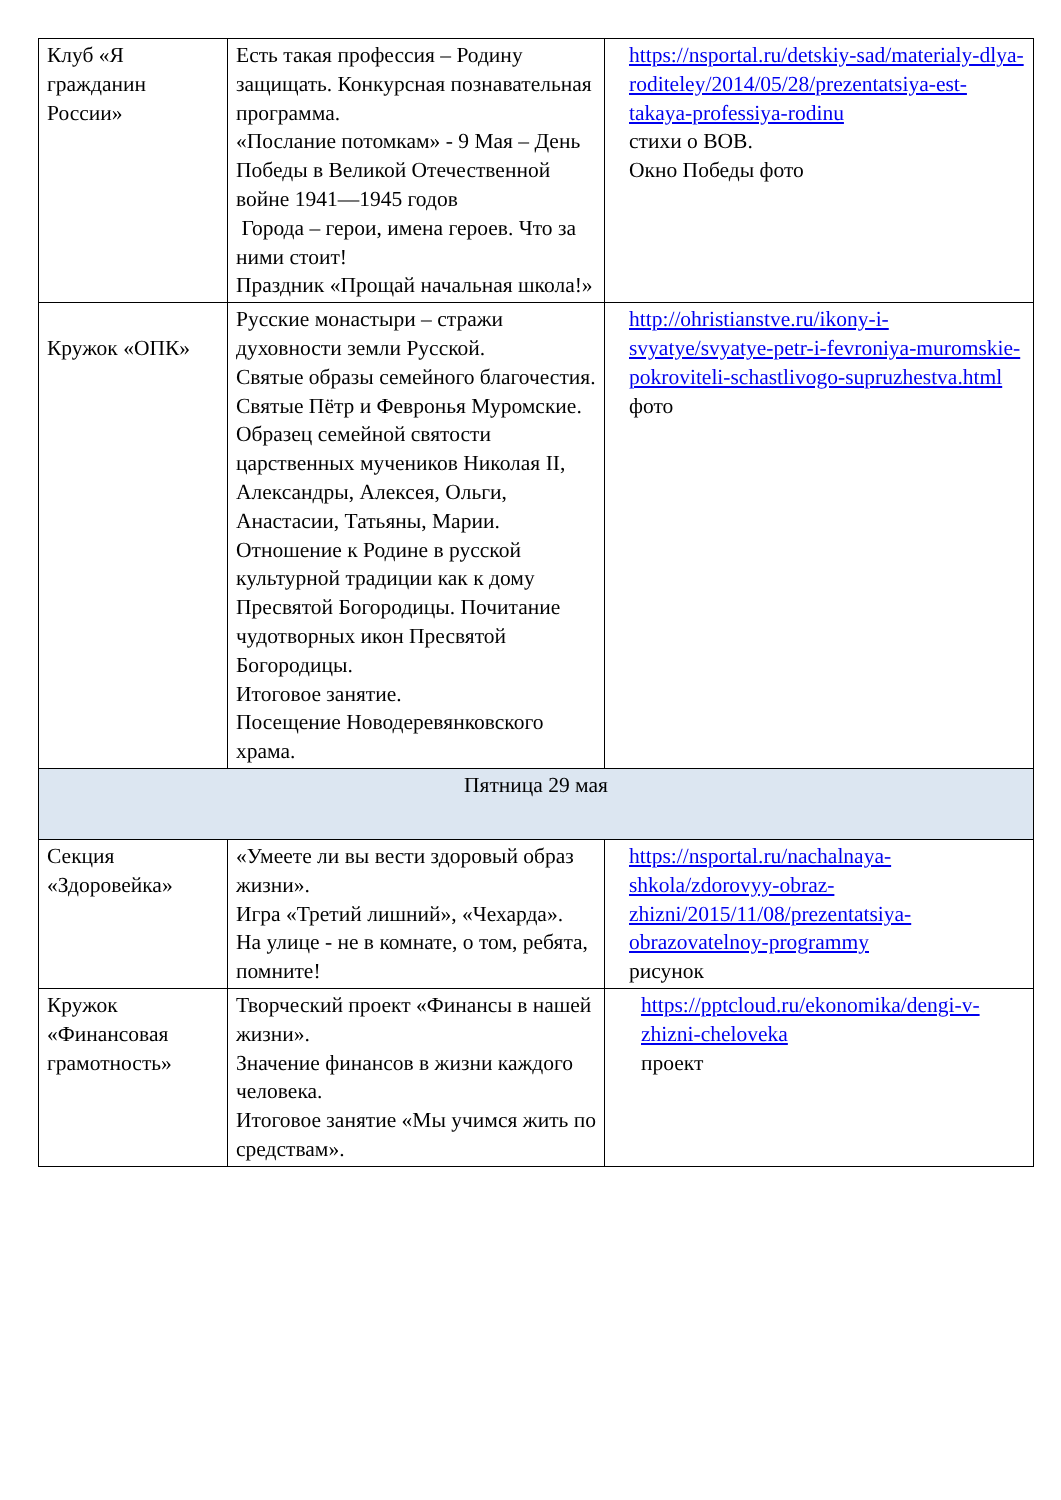| Клуб «Я гражданин России» | Есть такая профессия – Родину защищать. Конкурсная познавательная программа. «Послание потомкам» - 9 Мая – День Победы в Великой Отечественной войне 1941—1945 годов Города – герои, имена героев. Что за ними стоит! Праздник «Прощай начальная школа!» | https://nsportal.ru/detskiy-sad/materialy-dlya-roditeley/2014/05/28/prezentatsiya-est-takaya-professiya-rodinu стихи о ВОВ. Окно Победы фото |
| Кружок «ОПК» | Русские монастыри – стражи духовности земли Русской. Святые образы семейного благочестия. Святые Пётр и Февронья Муромские. Образец семейной святости царственных мучеников Николая II, Александры, Алексея, Ольги, Анастасии, Татьяны, Марии. Отношение к Родине в русской культурной традиции как к дому Пресвятой Богородицы. Почитание чудотворных икон Пресвятой Богородицы. Итоговое занятие. Посещение Новодеревянковского храма. | http://ohristianstve.ru/ikony-i-svyatye/svyatye-petr-i-fevroniya-muromskie-pokroviteli-schastlivogo-supruzhestva.html фото |
| Пятница 29 мая | | |
| Секция «Здоровейка» | «Умеете ли вы вести здоровый образ жизни». Игра «Третий лишний», «Чехарда». На улице - не в комнате, о том, ребята, помните! | https://nsportal.ru/nachalnaya-shkola/zdorovyy-obraz-zhizni/2015/11/08/prezentatsiya-obrazovatelnoy-programmy рисунок |
| Кружок «Финансовая грамотность» | Творческий проект «Финансы в нашей жизни». Значение финансов в жизни каждого человека. Итоговое занятие «Мы учимся жить по средствам». | https://pptcloud.ru/ekonomika/dengi-v-zhizni-cheloveka проект |